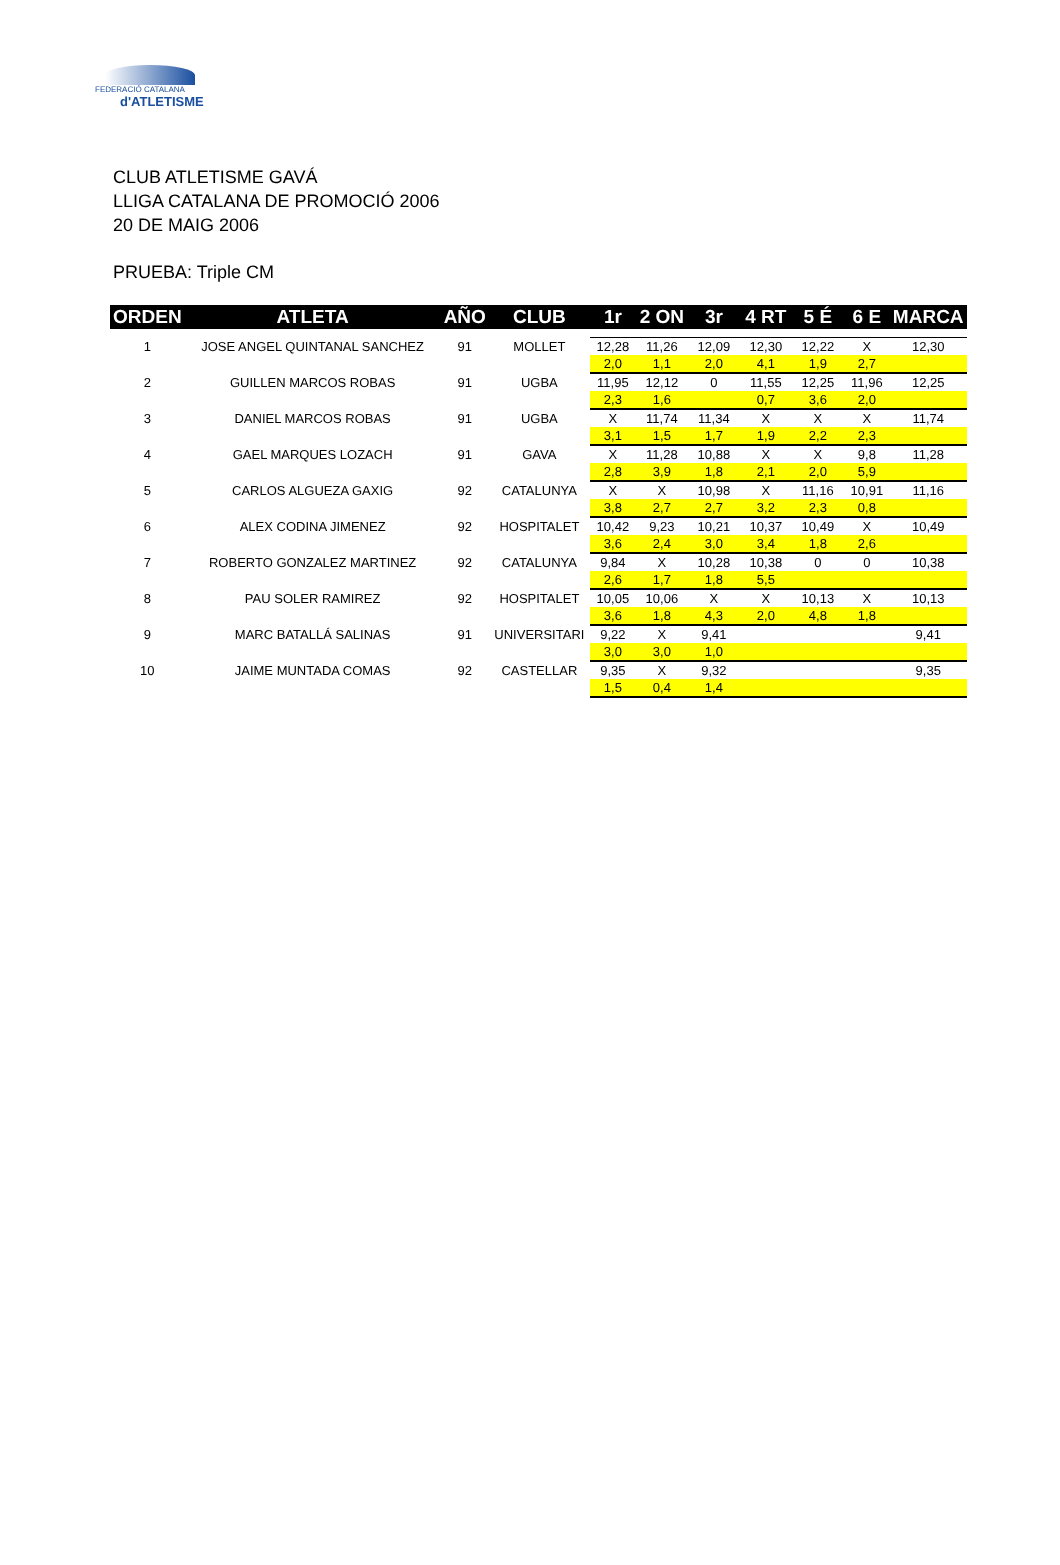FEDERACIÓ CATALANA
d'ATLETISME
CLUB ATLETISME GAVÁ
LLIGA CATALANA DE PROMOCIÓ 2006
20 DE MAIG 2006
PRUEBA: Triple CM
| ORDEN | ATLETA | AÑO | CLUB | 1r | 2 ON | 3r | 4 RT | 5 É | 6 E | MARCA |
| --- | --- | --- | --- | --- | --- | --- | --- | --- | --- | --- |
| 1 | JOSE ANGEL QUINTANAL SANCHEZ | 91 | MOLLET | 12,28 | 11,26 | 12,09 | 12,30 | 12,22 | X | 12,30 |
| | | | | 2,0 | 1,1 | 2,0 | 4,1 | 1,9 | 2,7 | |
| 2 | GUILLEN MARCOS ROBAS | 91 | UGBA | 11,95 | 12,12 | 0 | 11,55 | 12,25 | 11,96 | 12,25 |
| | | | | 2,3 | 1,6 | | 0,7 | 3,6 | 2,0 | |
| 3 | DANIEL MARCOS ROBAS | 91 | UGBA | X | 11,74 | 11,34 | X | X | X | 11,74 |
| | | | | 3,1 | 1,5 | 1,7 | 1,9 | 2,2 | 2,3 | |
| 4 | GAEL MARQUES LOZACH | 91 | GAVA | X | 11,28 | 10,88 | X | X | 9,8 | 11,28 |
| | | | | 2,8 | 3,9 | 1,8 | 2,1 | 2,0 | 5,9 | |
| 5 | CARLOS ALGUEZA GAXIG | 92 | CATALUNYA | X | X | 10,98 | X | 11,16 | 10,91 | 11,16 |
| | | | | 3,8 | 2,7 | 2,7 | 3,2 | 2,3 | 0,8 | |
| 6 | ALEX CODINA JIMENEZ | 92 | HOSPITALET | 10,42 | 9,23 | 10,21 | 10,37 | 10,49 | X | 10,49 |
| | | | | 3,6 | 2,4 | 3,0 | 3,4 | 1,8 | 2,6 | |
| 7 | ROBERTO GONZALEZ MARTINEZ | 92 | CATALUNYA | 9,84 | X | 10,28 | 10,38 | 0 | 0 | 10,38 |
| | | | | 2,6 | 1,7 | 1,8 | 5,5 | | | |
| 8 | PAU SOLER RAMIREZ | 92 | HOSPITALET | 10,05 | 10,06 | X | X | 10,13 | X | 10,13 |
| | | | | 3,6 | 1,8 | 4,3 | 2,0 | 4,8 | 1,8 | |
| 9 | MARC BATALLÁ SALINAS | 91 | UNIVERSITARI | 9,22 | X | 9,41 | | | | 9,41 |
| | | | | 3,0 | 3,0 | 1,0 | | | | |
| 10 | JAIME MUNTADA COMAS | 92 | CASTELLAR | 9,35 | X | 9,32 | | | | 9,35 |
| | | | | 1,5 | 0,4 | 1,4 | | | | |